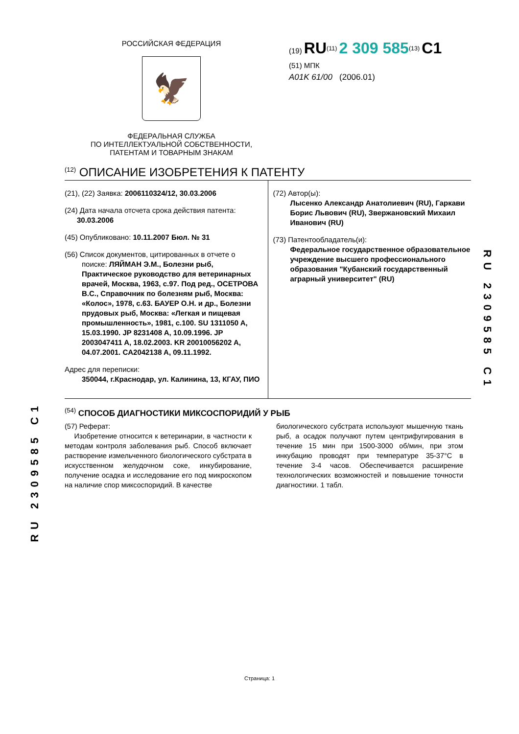РОССИЙСКАЯ ФЕДЕРАЦИЯ
🦅
ФЕДЕРАЛЬНАЯ СЛУЖБА
ПО ИНТЕЛЛЕКТУАЛЬНОЙ СОБСТВЕННОСТИ,
ПАТЕНТАМ И ТОВАРНЫМ ЗНАКАМ
(19) RU<sup>(11)</sup> 2 309 585<sup>(13)</sup> C1
(51) МПК
A01K 61/00 (2006.01)
<sup>(12)</sup> ОПИСАНИЕ ИЗОБРЕТЕНИЯ К ПАТЕНТУ
(21), (22) Заявка: 2006110324/12, 30.03.2006
(24) Дата начала отсчета срока действия патента:
30.03.2006
(45) Опубликовано: 10.11.2007 Бюл. № 31
(56) Список документов, цитированных в отчете о
поиске: ЛЯЙМАН Э.М., Болезни рыб, Практическое руководство для ветеринарных врачей, Москва, 1963, с.97. Под ред., ОСЕТРОВА В.С., Справочник по болезням рыб, Москва: «Колос», 1978, с.63. БАУЕР О.Н. и др., Болезни прудовых рыб, Москва: «Легкая и пищевая промышленность», 1981, с.100. SU 1311050 A, 15.03.1990. JP 8231408 A, 10.09.1996. JP 2003047411 A, 18.02.2003. KR 20010056202 A, 04.07.2001. CA2042138 A, 09.11.1992.
Адрес для переписки:
350044, г.Краснодар, ул. Калинина, 13, КГАУ, ПИО
(72) Автор(ы):
Лысенко Александр Анатолиевич (RU), Гаркави Борис Львович (RU), Звержановский Михаил Иванович (RU)
(73) Патентообладатель(и):
Федеральное государственное образовательное учреждение высшего профессионального образования "Кубанский государственный аграрный университет" (RU)
<sup>(54)</sup> СПОСОБ ДИАГНОСТИКИ МИКСОСПОРИДИЙ У РЫБ
(57) Реферат:
Изобретение относится к ветеринарии, в частности к методам контроля заболевания рыб. Способ включает растворение измельченного биологического субстрата в искусственном желудочном соке, инкубирование, получение осадка и исследование его под микроскопом на наличие спор миксоспоридий. В качестве
биологического субстрата используют мышечную ткань рыб, а осадок получают путем центрифугирования в течение 15 мин при 1500-3000 об/мин, при этом инкубацию проводят при температуре 35-37°С в течение 3-4 часов. Обеспечивается расширение технологических возможностей и повышение точности диагностики. 1 табл.
RU 2309585 C1
RU 2309585 C1
Страница: 1